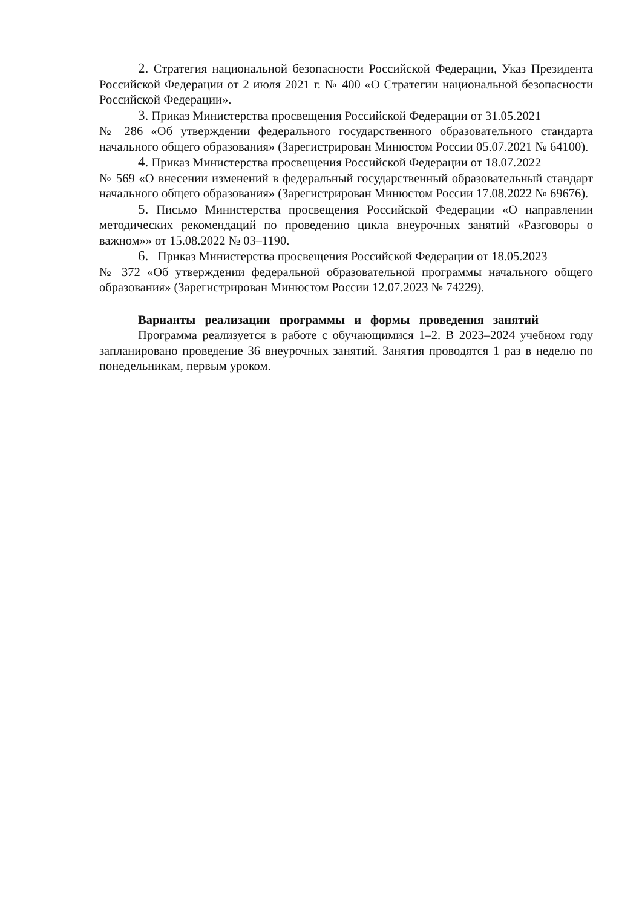2. Стратегия национальной безопасности Российской Федерации, Указ Президента Российской Федерации от 2 июля 2021 г. № 400 «О Стратегии национальной безопасности Российской Федерации».
3. Приказ Министерства просвещения Российской Федерации от 31.05.2021
№ 286 «Об утверждении федерального государственного образовательного стандарта начального общего образования» (Зарегистрирован Минюстом России 05.07.2021 № 64100).
4. Приказ Министерства просвещения Российской Федерации от 18.07.2022
№ 569 «О внесении изменений в федеральный государственный образовательный стандарт начального общего образования» (Зарегистрирован Минюстом России 17.08.2022 № 69676).
5. Письмо Министерства просвещения Российской Федерации «О направлении методических рекомендаций по проведению цикла внеурочных занятий «Разговоры о важном»» от 15.08.2022 № 03–1190.
6. Приказ Министерства просвещения Российской Федерации от 18.05.2023
№ 372 «Об утверждении федеральной образовательной программы начального общего образования» (Зарегистрирован Минюстом России 12.07.2023 № 74229).
Варианты реализации программы и формы проведения занятий
Программа реализуется в работе с обучающимися 1–2. В 2023–2024 учебном году запланировано проведение 36 внеурочных занятий. Занятия проводятся 1 раз в неделю по понедельникам, первым уроком.